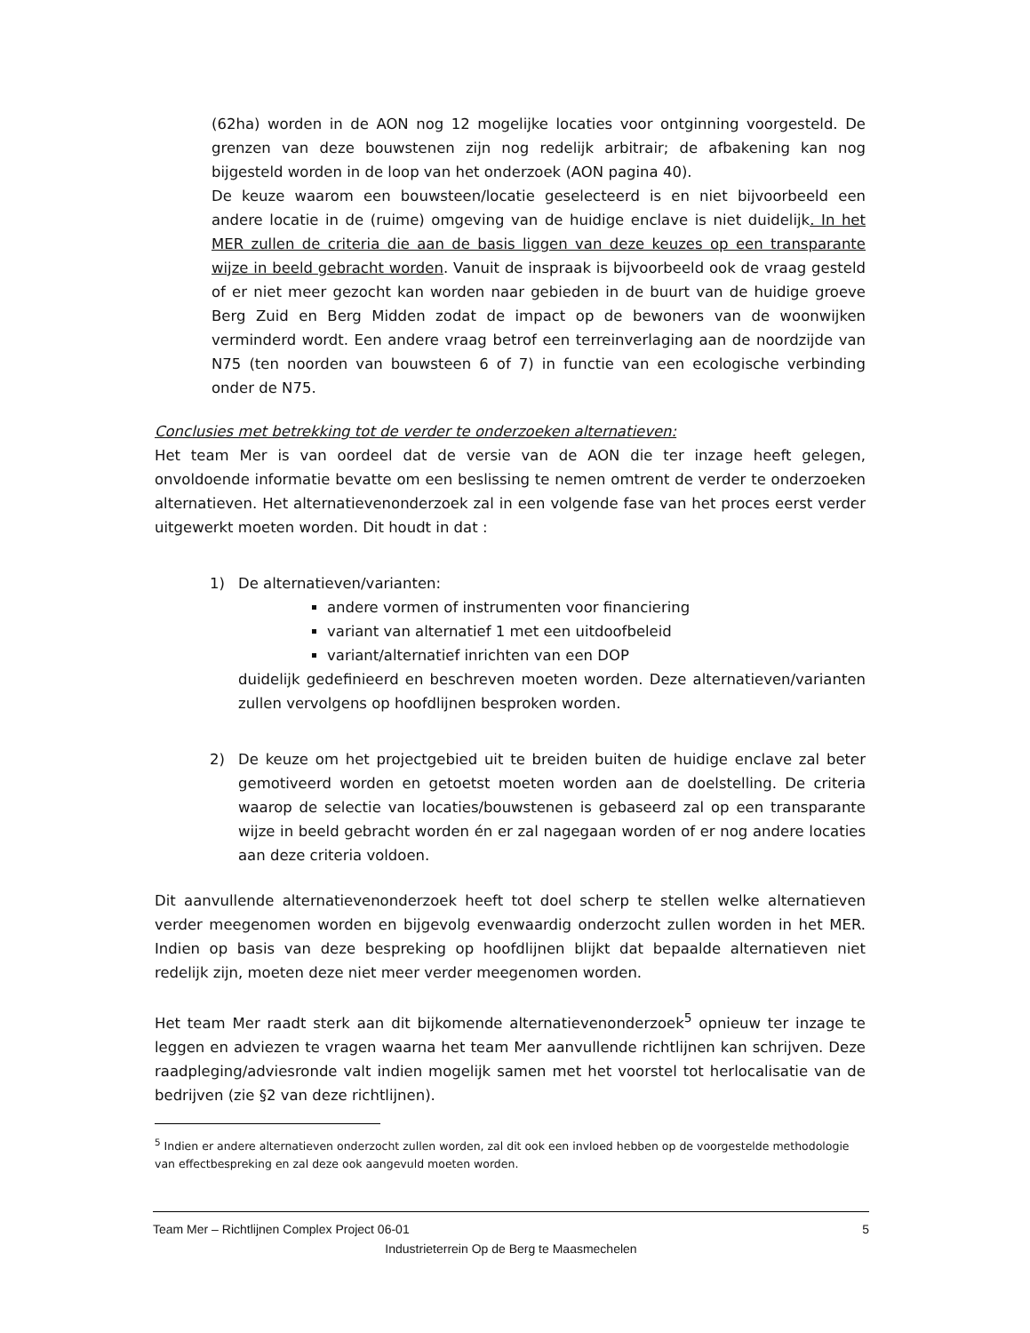(62ha) worden in de AON nog 12 mogelijke locaties voor ontginning voorgesteld. De grenzen van deze bouwstenen zijn nog redelijk arbitrair; de afbakening kan nog bijgesteld worden in de loop van het onderzoek (AON pagina 40).
De keuze waarom een bouwsteen/locatie geselecteerd is en niet bijvoorbeeld een andere locatie in de (ruime) omgeving van de huidige enclave is niet duidelijk. In het MER zullen de criteria die aan de basis liggen van deze keuzes op een transparante wijze in beeld gebracht worden. Vanuit de inspraak is bijvoorbeeld ook de vraag gesteld of er niet meer gezocht kan worden naar gebieden in de buurt van de huidige groeve Berg Zuid en Berg Midden zodat de impact op de bewoners van de woonwijken verminderd wordt. Een andere vraag betrof een terreinverlaging aan de noordzijde van N75 (ten noorden van bouwsteen 6 of 7) in functie van een ecologische verbinding onder de N75.
Conclusies met betrekking tot de verder te onderzoeken alternatieven:
Het team Mer is van oordeel dat de versie van de AON die ter inzage heeft gelegen, onvoldoende informatie bevatte om een beslissing te nemen omtrent de verder te onderzoeken alternatieven. Het alternatievenonderzoek zal in een volgende fase van het proces eerst verder uitgewerkt moeten worden. Dit houdt in dat :
1) De alternatieven/varianten:
andere vormen of instrumenten voor financiering
variant van alternatief 1 met een uitdoofbeleid
variant/alternatief inrichten van een DOP
duidelijk gedefinieerd en beschreven moeten worden. Deze alternatieven/varianten zullen vervolgens op hoofdlijnen besproken worden.
2) De keuze om het projectgebied uit te breiden buiten de huidige enclave zal beter gemotiveerd worden en getoetst moeten worden aan de doelstelling. De criteria waarop de selectie van locaties/bouwstenen is gebaseerd zal op een transparante wijze in beeld gebracht worden én er zal nagegaan worden of er nog andere locaties aan deze criteria voldoen.
Dit aanvullende alternatievenonderzoek heeft tot doel scherp te stellen welke alternatieven verder meegenomen worden en bijgevolg evenwaardig onderzocht zullen worden in het MER. Indien op basis van deze bespreking op hoofdlijnen blijkt dat bepaalde alternatieven niet redelijk zijn, moeten deze niet meer verder meegenomen worden.
Het team Mer raadt sterk aan dit bijkomende alternatievenonderzoek<sup>5</sup> opnieuw ter inzage te leggen en adviezen te vragen waarna het team Mer aanvullende richtlijnen kan schrijven. Deze raadpleging/adviesronde valt indien mogelijk samen met het voorstel tot herlocalisatie van de bedrijven (zie §2 van deze richtlijnen).
<sup>5</sup> Indien er andere alternatieven onderzocht zullen worden, zal dit ook een invloed hebben op de voorgestelde methodologie van effectbespreking en zal deze ook aangevuld moeten worden.
Team Mer – Richtlijnen Complex Project 06-01 5
Industrieterrein Op de Berg te Maasmechelen